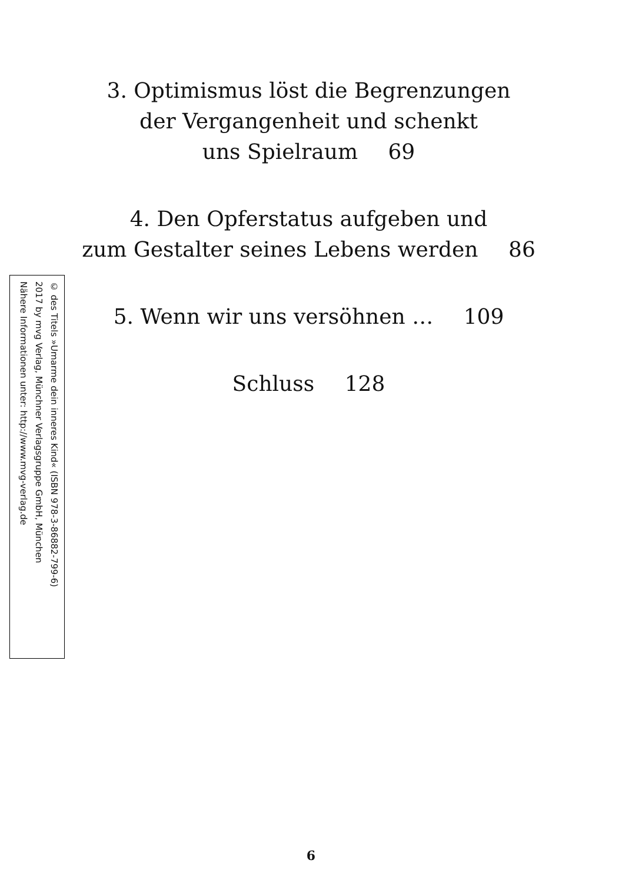3. Optimismus löst die Begrenzungen
der Vergangenheit und schenkt
uns Spielraum 69
4. Den Opferstatus aufgeben und
zum Gestalter seines Lebens werden 86
5. Wenn wir uns versöhnen … 109
Schluss 128
© des Titels »Umarme dein inneres Kind« (ISBN 978-3-86882-799-6)
2017 by mvg Verlag, Münchner Verlagsgruppe GmbH, München
Nähere Informationen unter: http://www.mvg-verlag.de
6